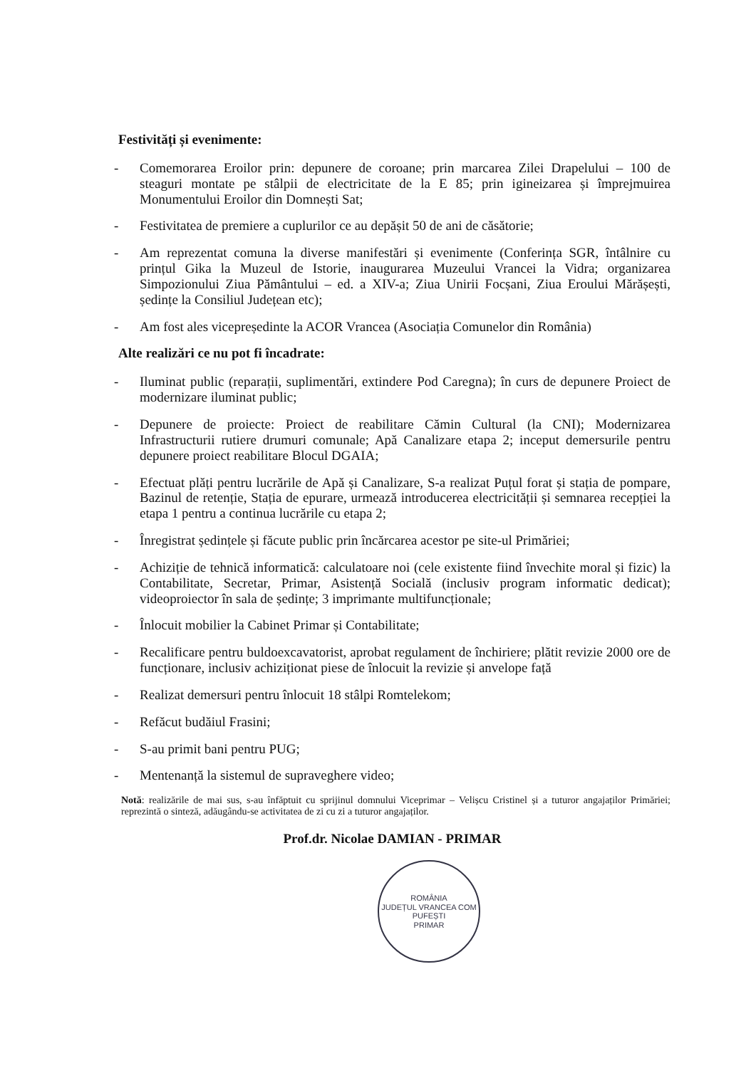Festivități și evenimente:
- Comemorarea Eroilor prin: depunere de coroane; prin marcarea Zilei Drapelului – 100 de steaguri montate pe stâlpii de electricitate de la E 85; prin igineizarea și împrejmuirea Monumentului Eroilor din Domnești Sat;
- Festivitatea de premiere a cuplurilor ce au depășit 50 de ani de căsătorie;
- Am reprezentat comuna la diverse manifestări și evenimente (Conferința SGR, întâlnire cu prințul Gika la Muzeul de Istorie, inaugurarea Muzeului Vrancei la Vidra; organizarea Simpozionului Ziua Pământului – ed. a XIV-a; Ziua Unirii Focșani, Ziua Eroului Mărășești, ședințe la Consiliul Județean etc);
- Am fost ales vicepreședinte la ACOR Vrancea (Asociația Comunelor din România)
Alte realizări ce nu pot fi încadrate:
- Iluminat public (reparații, suplimentări, extindere Pod Caregna); în curs de depunere Proiect de modernizare iluminat public;
- Depunere de proiecte: Proiect de reabilitare Cămin Cultural (la CNI); Modernizarea Infrastructurii rutiere drumuri comunale; Apă Canalizare etapa 2; inceput demersurile pentru depunere proiect reabilitare Blocul DGAIA;
- Efectuat plăți pentru lucrările de Apă și Canalizare, S-a realizat Puțul forat și stația de pompare, Bazinul de retenție, Stația de epurare, urmează introducerea electricității și semnarea recepției la etapa 1 pentru a continua lucrările cu etapa 2;
- Înregistrat ședințele și făcute public prin încărcarea acestor pe site-ul Primăriei;
- Achiziție de tehnică informatică: calculatoare noi (cele existente fiind învechite moral și fizic) la Contabilitate, Secretar, Primar, Asistență Socială (inclusiv program informatic dedicat); videoproiector în sala de ședințe; 3 imprimante multifuncționale;
- Înlocuit mobilier la Cabinet Primar și Contabilitate;
- Recalificare pentru buldoexcavatorist, aprobat regulament de închiriere; plătit revizie 2000 ore de funcționare, inclusiv achiziționat piese de înlocuit la revizie și anvelope față
- Realizat demersuri pentru înlocuit 18 stâlpi Romtelekom;
- Refăcut budăiul Frasini;
- S-au primit bani pentru PUG;
- Mentenanță la sistemul de supraveghere video;
Notă: realizările de mai sus, s-au înfăptuit cu sprijinul domnului Viceprimar – Velișcu Cristinel și a tuturor angajaților Primăriei; reprezintă o sinteză, adăugându-se activitatea de zi cu zi a tuturor angajaților.
Prof.dr. Nicolae DAMIAN - PRIMAR
ROMÂNIA
JUDEȚUL VRANCEA COM PUFEȘTI
PRIMAR